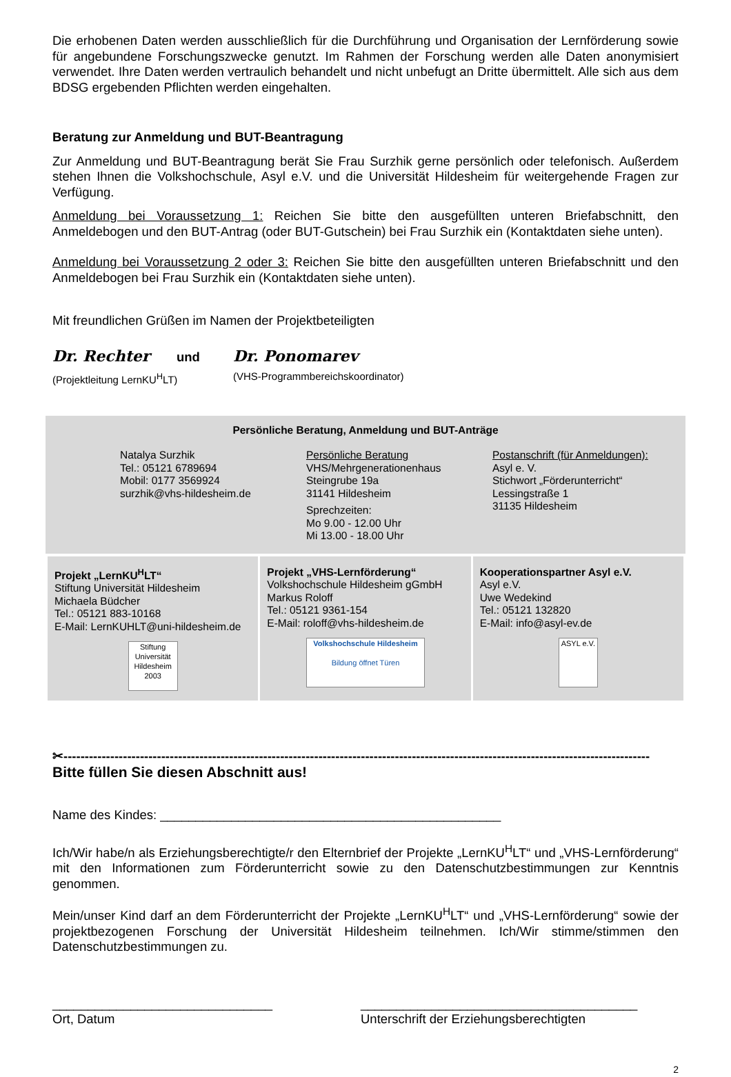Die erhobenen Daten werden ausschließlich für die Durchführung und Organisation der Lernförderung sowie für angebundene Forschungszwecke genutzt. Im Rahmen der Forschung werden alle Daten anonymisiert verwendet. Ihre Daten werden vertraulich behandelt und nicht unbefugt an Dritte übermittelt. Alle sich aus dem BDSG ergebenden Pflichten werden eingehalten.
Beratung zur Anmeldung und BUT-Beantragung
Zur Anmeldung und BUT-Beantragung berät Sie Frau Surzhik gerne persönlich oder telefonisch. Außerdem stehen Ihnen die Volkshochschule, Asyl e.V. und die Universität Hildesheim für weitergehende Fragen zur Verfügung.
Anmeldung bei Voraussetzung 1: Reichen Sie bitte den ausgefüllten unteren Briefabschnitt, den Anmeldebogen und den BUT-Antrag (oder BUT-Gutschein) bei Frau Surzhik ein (Kontaktdaten siehe unten).
Anmeldung bei Voraussetzung 2 oder 3: Reichen Sie bitte den ausgefüllten unteren Briefabschnitt und den Anmeldebogen bei Frau Surzhik ein (Kontaktdaten siehe unten).
Mit freundlichen Grüßen im Namen der Projektbeteiligten
Dr. Rechter und Dr. Ponomarev
(Projektleitung LernKU<sup>H</sup>LT) (VHS-Programmbereichskoordinator)
Persönliche Beratung, Anmeldung und BUT-Anträge
Natalya Surzhik
Tel.: 05121 6789694
Mobil: 0177 3569924
surzhik@vhs-hildesheim.de
Persönliche Beratung
VHS/Mehrgenerationenhaus
Steingrube 19a
31141 Hildesheim
Sprechzeiten:
Mo 9.00 - 12.00 Uhr
Mi 13.00 - 18.00 Uhr
Postanschrift (für Anmeldungen):
Asyl e. V.
Stichwort „Förderunterricht“
Lessingstraße 1
31135 Hildesheim
| Projekt „LernKU<sup>H</sup>LT“ Stiftung Universität Hildesheim Michaela Büdcher Tel.: 05121 883-10168 E-Mail: LernKUHLT@uni-hildesheim.de Stiftung Universität Hildesheim 2003 | Projekt „VHS-Lernförderung“ Volkshochschule Hildesheim gGmbH Markus Roloff Tel.: 05121 9361-154 E-Mail: roloff@vhs-hildesheim.de Volkshochschule Hildesheim Bildung öffnet Türen | Kooperationspartner Asyl e.V. Asyl e.V. Uwe Wedekind Tel.: 05121 132820 E-Mail: info@asyl-ev.de ASYL e.V. |
✂------------------------------------------------------------------------------------------------------------------------------------------
Bitte füllen Sie diesen Abschnitt aus!
Name des Kindes: ________________________________________________
Ich/Wir habe/n als Erziehungsberechtigte/r den Elternbrief der Projekte „LernKU<sup>H</sup>LT“ und „VHS-Lernförderung“ mit den Informationen zum Förderunterricht sowie zu den Datenschutzbestimmungen zur Kenntnis genommen.
Mein/unser Kind darf an dem Förderunterricht der Projekte „LernKU<sup>H</sup>LT“ und „VHS-Lernförderung“ sowie der projektbezogenen Forschung der Universität Hildesheim teilnehmen. Ich/Wir stimme/stimmen den Datenschutzbestimmungen zu.
_______________________________
Ort, Datum
_______________________________________
Unterschrift der Erziehungsberechtigten
2